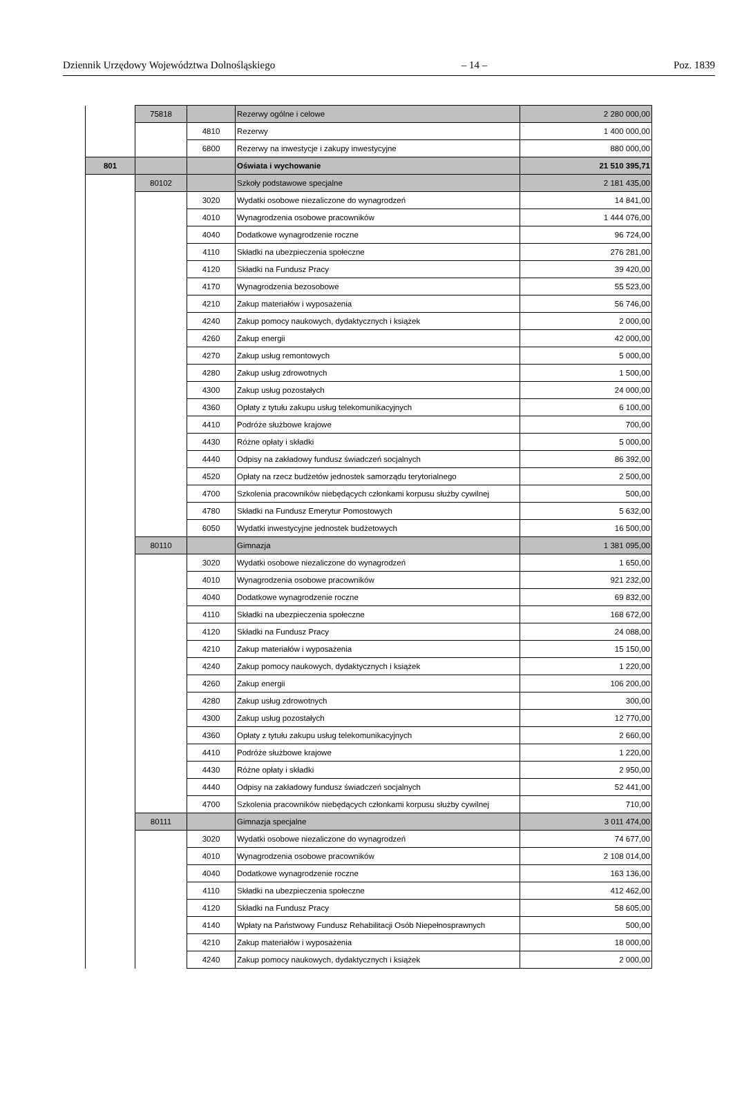Dziennik Urzędowy Województwa Dolnośląskiego – 14 – Poz. 1839
| | 75818 | | Rezerwy ogólne i celowe | 2 280 000,00 |
| | | 4810 | Rezerwy | 1 400 000,00 |
| | | 6800 | Rezerwy na inwestycje i zakupy inwestycyjne | 880 000,00 |
| 801 | | | Oświata i wychowanie | 21 510 395,71 |
| | 80102 | | Szkoły podstawowe specjalne | 2 181 435,00 |
| | | 3020 | Wydatki osobowe niezaliczone do wynagrodzeń | 14 841,00 |
| | | 4010 | Wynagrodzenia osobowe pracowników | 1 444 076,00 |
| | | 4040 | Dodatkowe wynagrodzenie roczne | 96 724,00 |
| | | 4110 | Składki na ubezpieczenia społeczne | 276 281,00 |
| | | 4120 | Składki na Fundusz Pracy | 39 420,00 |
| | | 4170 | Wynagrodzenia bezosobowe | 55 523,00 |
| | | 4210 | Zakup materiałów i wyposażenia | 56 746,00 |
| | | 4240 | Zakup pomocy naukowych, dydaktycznych i książek | 2 000,00 |
| | | 4260 | Zakup energii | 42 000,00 |
| | | 4270 | Zakup usług remontowych | 5 000,00 |
| | | 4280 | Zakup usług zdrowotnych | 1 500,00 |
| | | 4300 | Zakup usług pozostałych | 24 000,00 |
| | | 4360 | Opłaty z tytułu zakupu usług telekomunikacyjnych | 6 100,00 |
| | | 4410 | Podróże służbowe krajowe | 700,00 |
| | | 4430 | Różne opłaty i składki | 5 000,00 |
| | | 4440 | Odpisy na zakładowy fundusz świadczeń socjalnych | 86 392,00 |
| | | 4520 | Opłaty na rzecz budżetów jednostek samorządu terytorialnego | 2 500,00 |
| | | 4700 | Szkolenia pracowników niebędących członkami korpusu służby cywilnej | 500,00 |
| | | 4780 | Składki na Fundusz Emerytur Pomostowych | 5 632,00 |
| | | 6050 | Wydatki inwestycyjne jednostek budżetowych | 16 500,00 |
| | 80110 | | Gimnazja | 1 381 095,00 |
| | | 3020 | Wydatki osobowe niezaliczone do wynagrodzeń | 1 650,00 |
| | | 4010 | Wynagrodzenia osobowe pracowników | 921 232,00 |
| | | 4040 | Dodatkowe wynagrodzenie roczne | 69 832,00 |
| | | 4110 | Składki na ubezpieczenia społeczne | 168 672,00 |
| | | 4120 | Składki na Fundusz Pracy | 24 088,00 |
| | | 4210 | Zakup materiałów i wyposażenia | 15 150,00 |
| | | 4240 | Zakup pomocy naukowych, dydaktycznych i książek | 1 220,00 |
| | | 4260 | Zakup energii | 106 200,00 |
| | | 4280 | Zakup usług zdrowotnych | 300,00 |
| | | 4300 | Zakup usług pozostałych | 12 770,00 |
| | | 4360 | Opłaty z tytułu zakupu usług telekomunikacyjnych | 2 660,00 |
| | | 4410 | Podróże służbowe krajowe | 1 220,00 |
| | | 4430 | Różne opłaty i składki | 2 950,00 |
| | | 4440 | Odpisy na zakładowy fundusz świadczeń socjalnych | 52 441,00 |
| | | 4700 | Szkolenia pracowników niebędących członkami korpusu służby cywilnej | 710,00 |
| | 80111 | | Gimnazja specjalne | 3 011 474,00 |
| | | 3020 | Wydatki osobowe niezaliczone do wynagrodzeń | 74 677,00 |
| | | 4010 | Wynagrodzenia osobowe pracowników | 2 108 014,00 |
| | | 4040 | Dodatkowe wynagrodzenie roczne | 163 136,00 |
| | | 4110 | Składki na ubezpieczenia społeczne | 412 462,00 |
| | | 4120 | Składki na Fundusz Pracy | 58 605,00 |
| | | 4140 | Wpłaty na Państwowy Fundusz Rehabilitacji Osób Niepełnosprawnych | 500,00 |
| | | 4210 | Zakup materiałów i wyposażenia | 18 000,00 |
| | | 4240 | Zakup pomocy naukowych, dydaktycznych i książek | 2 000,00 |